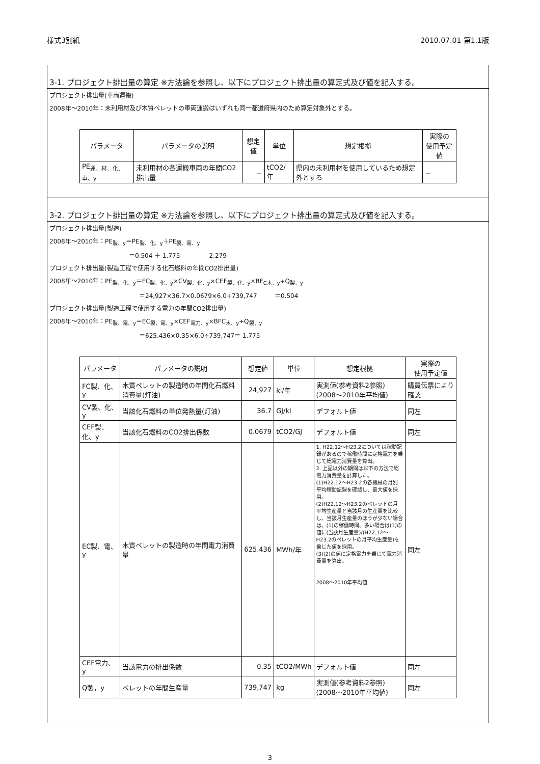様式3別紙 2010.07.01 第1.1版
3-1. プロジェクト排出量の算定 ※方法論を参照し、以下にプロジェクト排出量の算定式及び値を記入する。
プロジェクト排出量(車両運搬)
2008年～2010年：未利用材及び木質ペレットの車両運搬はいずれも同一都道府県内のため算定対象外とする。
| パラメータ | パラメータの説明 | 想定値 | 単位 | 想定根拠 | 実際の 使用予定値 |
| --- | --- | --- | --- | --- | --- |
| PE<sub>運、材、化、車、y</sub> | 未利用材の各運搬車両の年間CO2排出量 | － | tCO2/年 | 県内の未利用材を使用しているため想定外とする | － |
3-2. プロジェクト排出量の算定 ※方法論を参照し、以下にプロジェクト排出量の算定式及び値を記入する。
プロジェクト排出量(製造)
2008年～2010年：PE<sub>製、y</sub>＝PE<sub>製、化、y</sub>＋PE<sub>製、電、y</sub>
＝0.504 ＋ 1.775 2.279
プロジェクト排出量(製造工程で使用する化石燃料の年間CO2排出量)
2008年～2010年：PE<sub>製、化、y</sub>＝FC<sub>製、化、y</sub>×CV<sub>製、化、y</sub>×CEF<sub>製、化、y</sub>×BF<sub>C木、y</sub>÷Q<sub>製、y</sub>
＝24,927×36.7×0.0679×6.0÷739,747 ＝0.504
プロジェクト排出量(製造工程で使用する電力の年間CO2排出量)
2008年～2010年：PE<sub>製、電、y</sub>＝EC<sub>製、電、y</sub>×CEF<sub>電力、y</sub>×BFC<sub>木、y</sub>÷Q<sub>製、y</sub>
＝625.436×0.35×6.0÷739,747＝ 1.775
| パラメータ | パラメータの説明 | 想定値 | 単位 | 想定根拠 | 実際の 使用予定値 |
| --- | --- | --- | --- | --- | --- |
| FC製、化、y | 木質ペレットの製造時の年間化石燃料消費量(灯油) | 24,927 | kl/年 | 実測値(参考資料2参照) (2008～2010年平均値) | 購買伝票により確認 |
| CV製、化、y | 当該化石燃料の単位発熱量(灯油) | 36.7 | GJ/kl | デフォルト値 | 同左 |
| CEF製、化、y | 当該化石燃料のCO2排出係数 | 0.0679 | tCO2/GJ | デフォルト値 | 同左 |
| EC製、電、y | 木質ペレットの製造時の年間電力消費量 | 625.436 | MWh/年 | 1. H22.12～H23.2については稼動記録があるので稼働時間に定格電力を乗じて総電力消費量を算出。 2. 上記以外の期間は以下の方法で総電力消費量を計算した。 (1)H22.12～H23.2の各機械の月別平均稼動記録を確認し、最大値を採用。 (2)H22.12～H23.2のペレットの月平均生産量と当該月の生産量を比較し、当該月生産量のほうが少ない場合は、(1)の稼働時間、多い場合は(1)の値に(当該月生産量)/(H22.12～H23.2のペレットの月平均生産量)を乗じた値を採用。 (3)(2)の値に定格電力を乗じて電力消費量を算出。 2008～2010年平均値 | 同左 |
| CEF電力、y | 当該電力の排出係数 | 0.35 | tCO2/MWh | デフォルト値 | 同左 |
| Q製，y | ペレットの年間生産量 | 739,747 | kg | 実測値(参考資料2参照) (2008～2010年平均値) | 同左 |
3